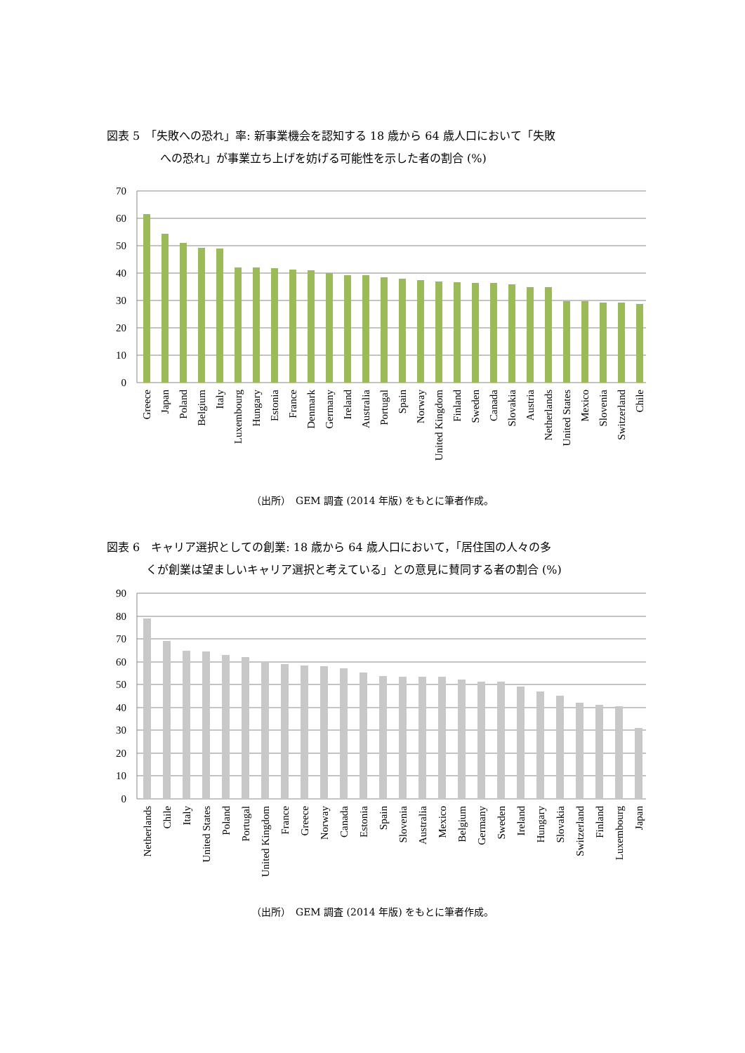図表 5　「失敗への恐れ」率: 新事業機会を認知する 18 歳から 64 歳人口において「失敗
への恐れ」が事業立ち上げを妨げる可能性を示した者の割合 (%)
70
60
50
40
30
20
10
0
Greece
Japan
Poland
Belgium
Italy
Luxembourg
Hungary
Estonia
France
Denmark
Germany
Ireland
Australia
Portugal
Spain
Norway
United Kingdom
Finland
Sweden
Canada
Slovakia
Austria
Netherlands
United States
Mexico
Slovenia
Switzerland
Chile
（出所）　GEM 調査 (2014 年版) をもとに筆者作成。
図表 6　キャリア選択としての創業: 18 歳から 64 歳人口において，「居住国の人々の多
くが創業は望ましいキャリア選択と考えている」との意見に賛同する者の割合 (%)
90
80
70
60
50
40
30
20
10
0
Netherlands
Chile
Italy
United States
Poland
Portugal
United Kingdom
France
Greece
Norway
Canada
Estonia
Spain
Slovenia
Australia
Mexico
Belgium
Germany
Sweden
Ireland
Hungary
Slovakia
Switzerland
Finland
Luxembourg
Japan
（出所）　GEM 調査 (2014 年版) をもとに筆者作成。